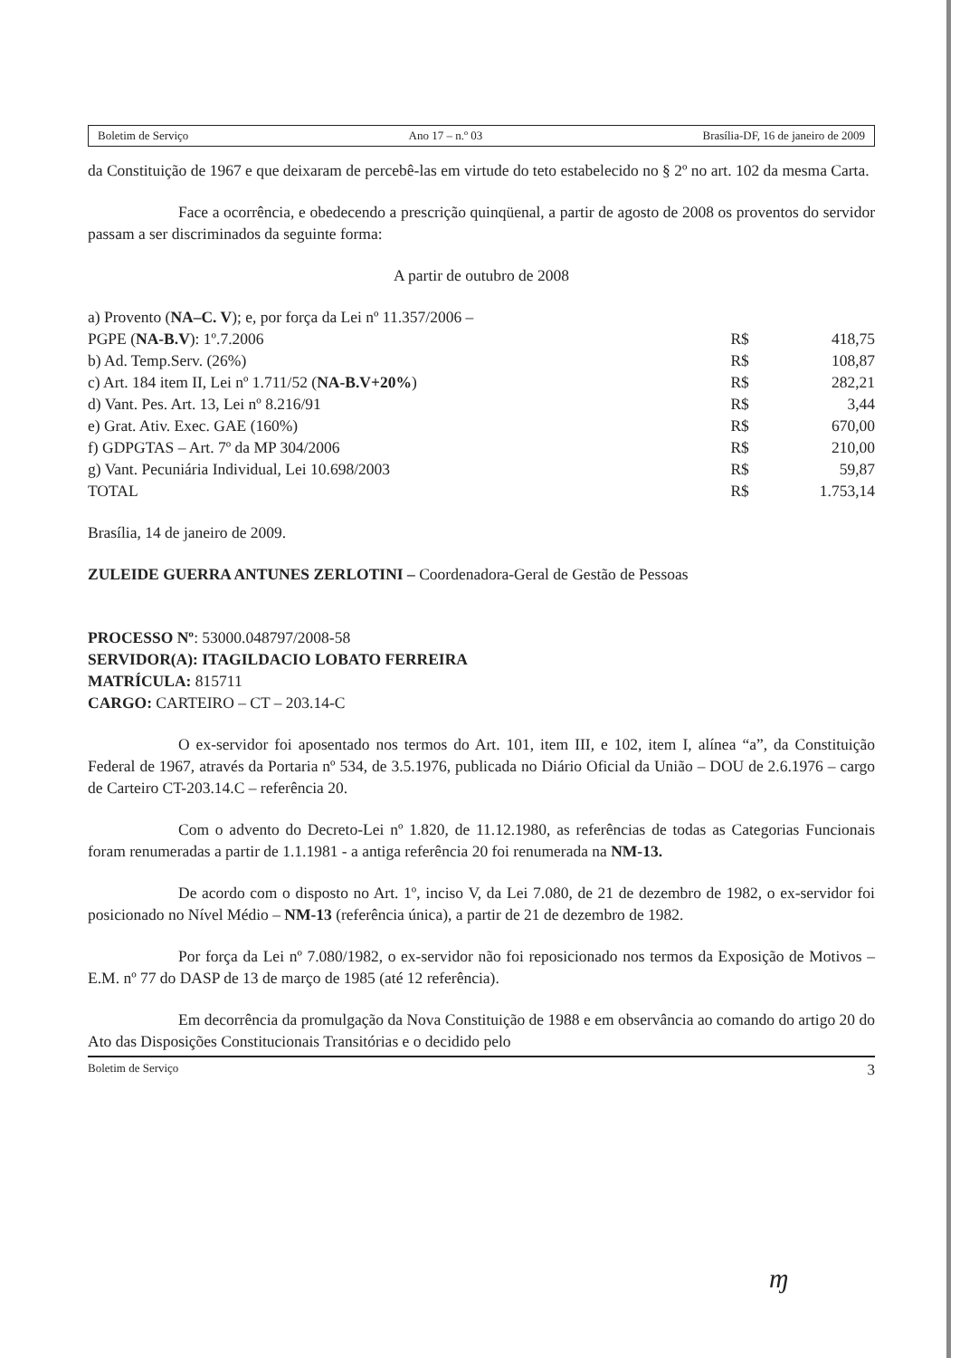Boletim de Serviço Ano 17 – n.º 03 Brasília-DF, 16 de janeiro de 2009
da Constituição de 1967 e que deixaram de percebê-las em virtude do teto estabelecido no § 2º no art. 102 da mesma Carta.
Face a ocorrência, e obedecendo a prescrição quinqüenal, a partir de agosto de 2008 os proventos do servidor passam a ser discriminados da seguinte forma:
A partir de outubro de 2008
| a) Provento ( NA–C. V ); e, por força da Lei nº 11.357/2006 – | | |
| PGPE ( NA-B.V ): 1º.7.2006 | R$ | 418,75 |
| b) Ad. Temp.Serv. (26%) | R$ | 108,87 |
| c) Art. 184 item II, Lei nº 1.711/52 ( NA-B.V+20% ) | R$ | 282,21 |
| d) Vant. Pes. Art. 13, Lei nº 8.216/91 | R$ | 3,44 |
| e) Grat. Ativ. Exec. GAE (160%) | R$ | 670,00 |
| f) GDPGTAS – Art. 7º da MP 304/2006 | R$ | 210,00 |
| g) Vant. Pecuniária Individual, Lei 10.698/2003 | R$ | 59,87 |
| TOTAL | R$ | 1.753,14 |
Brasília, 14 de janeiro de 2009.
ZULEIDE GUERRA ANTUNES ZERLOTINI – Coordenadora-Geral de Gestão de Pessoas
PROCESSO Nº: 53000.048797/2008-58
SERVIDOR(A): ITAGILDACIO LOBATO FERREIRA
MATRÍCULA: 815711
CARGO: CARTEIRO – CT – 203.14-C
O ex-servidor foi aposentado nos termos do Art. 101, item III, e 102, item I, alínea “a”, da Constituição Federal de 1967, através da Portaria nº 534, de 3.5.1976, publicada no Diário Oficial da União – DOU de 2.6.1976 – cargo de Carteiro CT-203.14.C – referência 20.
Com o advento do Decreto-Lei nº 1.820, de 11.12.1980, as referências de todas as Categorias Funcionais foram renumeradas a partir de 1.1.1981 - a antiga referência 20 foi renumerada na NM-13.
De acordo com o disposto no Art. 1º, inciso V, da Lei 7.080, de 21 de dezembro de 1982, o ex-servidor foi posicionado no Nível Médio – NM-13 (referência única), a partir de 21 de dezembro de 1982.
Por força da Lei nº 7.080/1982, o ex-servidor não foi reposicionado nos termos da Exposição de Motivos – E.M. nº 77 do DASP de 13 de março de 1985 (até 12 referência).
Em decorrência da promulgação da Nova Constituição de 1988 e em observância ao comando do artigo 20 do Ato das Disposições Constitucionais Transitórias e o decidido pelo
Boletim de Serviço 3
ɱ